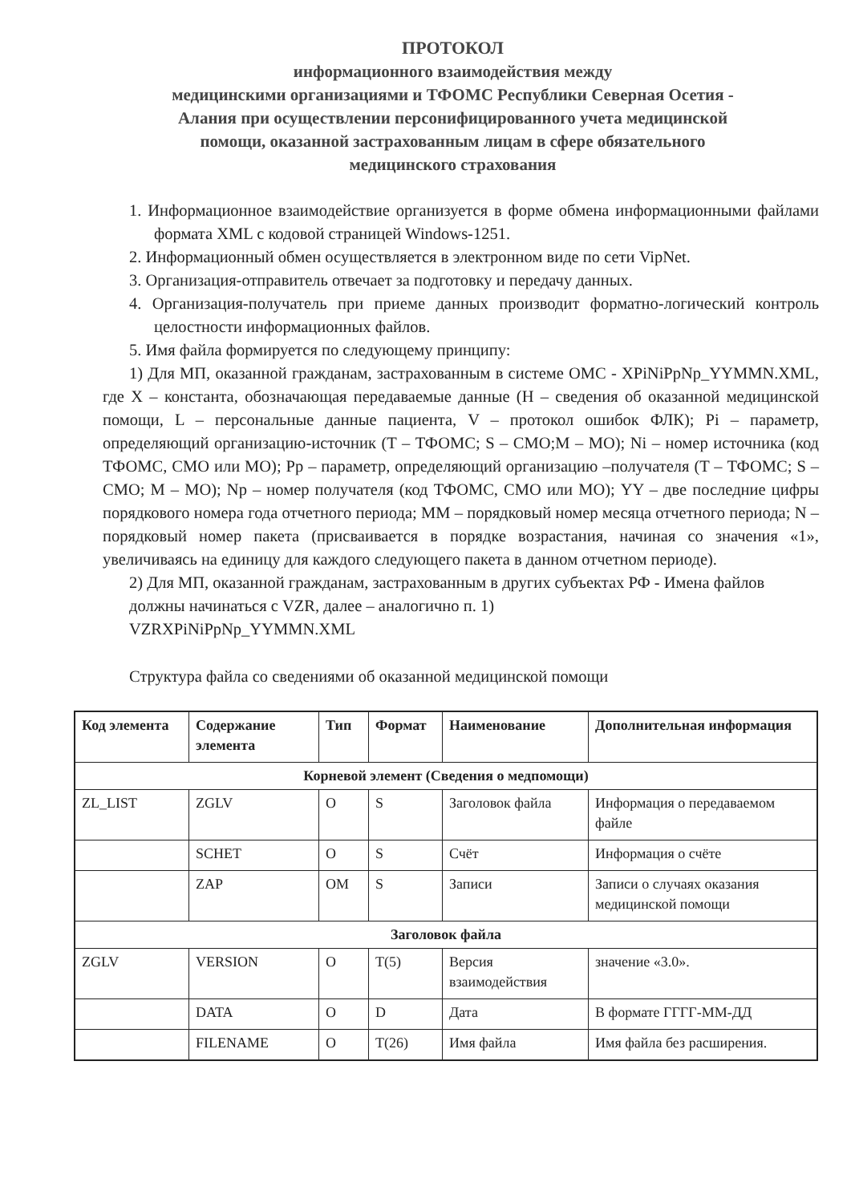ПРОТОКОЛ
информационного взаимодействия между
медицинскими организациями и ТФОМС Республики Северная Осетия -
Алания при осуществлении персонифицированного учета медицинской
помощи, оказанной застрахованным лицам в сфере обязательного
медицинского страхования
1. Информационное взаимодействие организуется в форме обмена информационными файлами формата XML с кодовой страницей Windows-1251.
2. Информационный обмен осуществляется в электронном виде по сети VipNet.
3. Организация-отправитель отвечает за подготовку и передачу данных.
4. Организация-получатель при приеме данных производит форматно-логический контроль целостности информационных файлов.
5. Имя файла формируется по следующему принципу:
1) Для МП, оказанной гражданам, застрахованным в системе ОМС - XPiNiPpNp_YYMMN.XML, где X – константа, обозначающая передаваемые данные (H – сведения об оказанной медицинской помощи, L – персональные данные пациента, V – протокол ошибок ФЛК); Pi – параметр, определяющий организацию-источник (T – ТФОМС; S – СМО;M – МО); Ni – номер источника (код ТФОМС, СМО или МО); Pp – параметр, определяющий организацию –получателя (T – ТФОМС; S – СМО; M – МО); Np – номер получателя (код ТФОМС, СМО или МО); YY – две последние цифры порядкового номера года отчетного периода; MM – порядковый номер месяца отчетного периода; N – порядковый номер пакета (присваивается в порядке возрастания, начиная со значения «1», увеличиваясь на единицу для каждого следующего пакета в данном отчетном периоде).
2) Для МП, оказанной гражданам, застрахованным в других субъектах РФ - Имена файлов должны начинаться с VZR, далее – аналогично п. 1)
VZRXPiNiPpNp_YYMMN.XML
Структура файла со сведениями об оказанной медицинской помощи
| Код элемента | Содержание элемента | Тип | Формат | Наименование | Дополнительная информация |
| --- | --- | --- | --- | --- | --- |
| Корневой элемент (Сведения о медпомощи) | | | | | |
| ZL_LIST | ZGLV | O | S | Заголовок файла | Информация о передаваемом файле |
| | SCHET | O | S | Счёт | Информация о счёте |
| | ZAP | OM | S | Записи | Записи о случаях оказания медицинской помощи |
| Заголовок файла | | | | | |
| ZGLV | VERSION | O | T(5) | Версия взаимодействия | значение «3.0». |
| | DATA | O | D | Дата | В формате ГГГГ-ММ-ДД |
| | FILENAME | O | T(26) | Имя файла | Имя файла без расширения. |